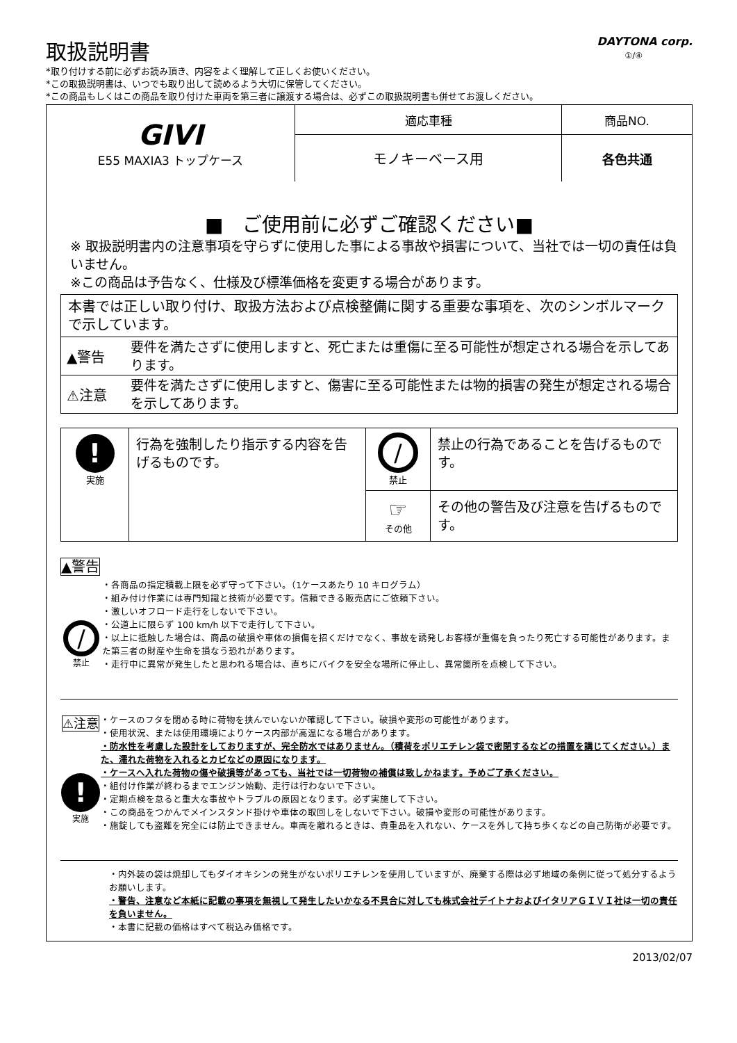取扱説明書
DAYTONA corp.
①/④
*取り付けする前に必ずお読み頂き、内容をよく理解して正しくお使いください。
*この取扱説明書は、いつでも取り出して読めるよう大切に保管してください。
*この商品もしくはこの商品を取り付けた車両を第三者に譲渡する場合は、必ずこの取扱説明書も併せてお渡しください。
| GIVI E55 MAXIA3 トップケース | 適応車種 | 商品NO. |
| | モノキーベース用 | 各色共通 |
■　ご使用前に必ずご確認ください■
※ 取扱説明書内の注意事項を守らずに使用した事による事故や損害について、当社では一切の責任は負いません。
※この商品は予告なく、仕様及び標準価格を変更する場合があります。
| 本書では正しい取り付け、取扱方法および点検整備に関する重要な事項を、次のシンボルマークで示しています。 | |
| ▲警告 | 要件を満たさずに使用しますと、死亡または重傷に至る可能性が想定される場合を示してあります。 |
| ⚠注意 | 要件を満たさずに使用しますと、傷害に至る可能性または物的損害の発生が想定される場合を示してあります。 |
| ! 実施 | 行為を強制したり指示する内容を告げるものです。 | / 禁止 | 禁止の行為であることを告げるものです。 |
| | | ☞ その他 | その他の警告及び注意を告げるものです。 |
▲警告
/
禁止
・各商品の指定積載上限を必ず守って下さい。（1ケースあたり 10 キログラム）
・組み付け作業には専門知識と技術が必要です。信頼できる販売店にご依頼下さい。
・激しいオフロード走行をしないで下さい。
・公道上に限らず 100 km/h 以下で走行して下さい。
・以上に抵触した場合は、商品の破損や車体の損傷を招くだけでなく、事故を誘発しお客様が重傷を負ったり死亡する可能性があります。また第三者の財産や生命を損なう恐れがあります。
・走行中に異常が発生したと思われる場合は、直ちにバイクを安全な場所に停止し、異常箇所を点検して下さい。
⚠注意
!
実施
・ケースのフタを閉める時に荷物を挟んでいないか確認して下さい。破損や変形の可能性があります。
・使用状況、または使用環境によりケース内部が高温になる場合があります。
・防水性を考慮した設計をしておりますが、完全防水ではありません。（積荷をポリエチレン袋で密閉するなどの措置を講じてください。）また、濡れた荷物を入れるとカビなどの原因になります。
・ケースへ入れた荷物の傷や破損等があっても、当社では一切荷物の補償は致しかねます。予めご了承ください。
・組付け作業が終わるまでエンジン始動、走行は行わないで下さい。
・定期点検を怠ると重大な事故やトラブルの原因となります。必ず実施して下さい。
・この商品をつかんでメインスタンド掛けや車体の取回しをしないで下さい。破損や変形の可能性があります。
・施錠しても盗難を完全には防止できません。車両を離れるときは、貴重品を入れない、ケースを外して持ち歩くなどの自己防衛が必要です。
・内外装の袋は焼却してもダイオキシンの発生がないポリエチレンを使用していますが、廃棄する際は必ず地域の条例に従って処分するようお願いします。
・警告、注意など本紙に記載の事項を無視して発生したいかなる不具合に対しても株式会社デイトナおよびイタリアＧＩＶＩ社は一切の責任を負いません。
・本書に記載の価格はすべて税込み価格です。
2013/02/07